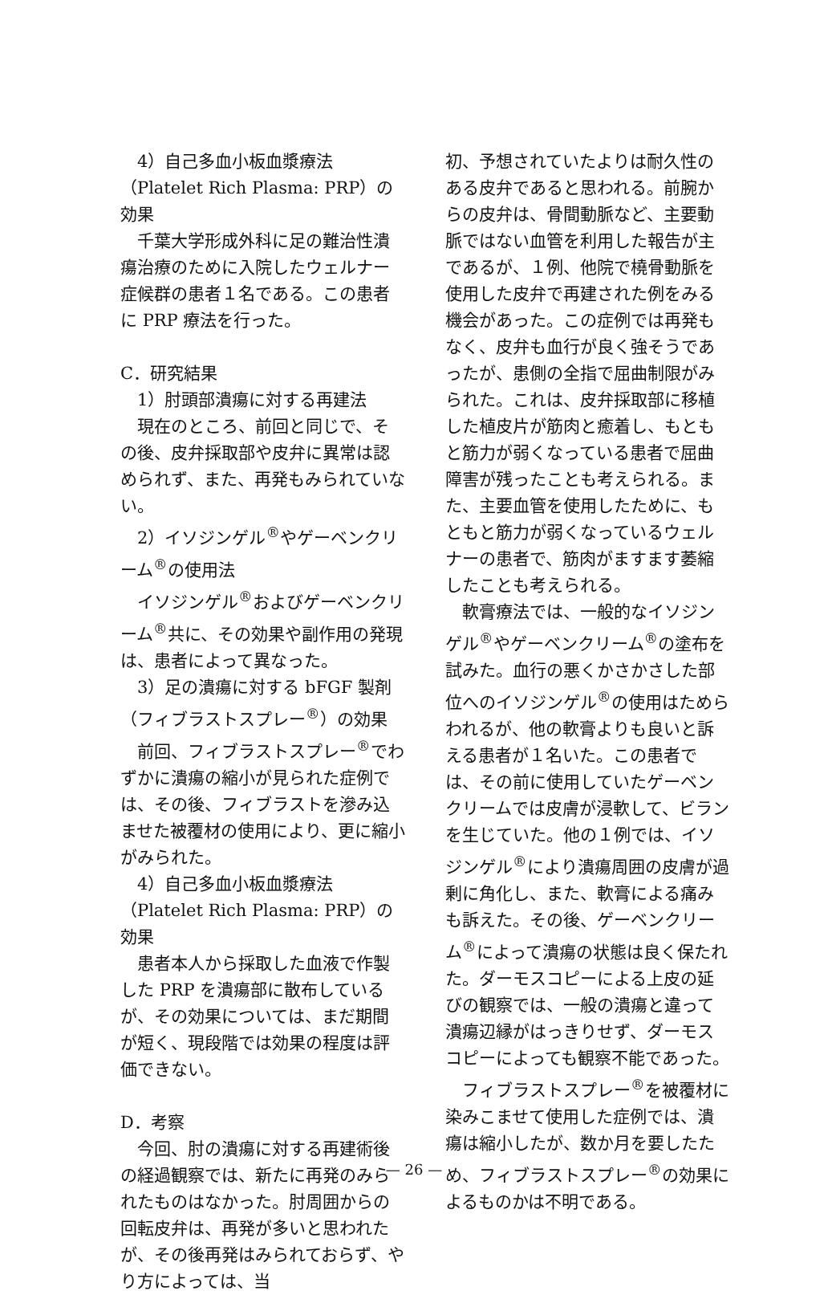4）自己多血小板血漿療法（Platelet Rich Plasma: PRP）の効果
千葉大学形成外科に足の難治性潰瘍治療のために入院したウェルナー症候群の患者１名である。この患者に PRP 療法を行った。
C．研究結果
1）肘頭部潰瘍に対する再建法
現在のところ、前回と同じで、その後、皮弁採取部や皮弁に異常は認められず、また、再発もみられていない。
2）イソジンゲル<sup>®</sup>やゲーベンクリーム<sup>®</sup>の使用法
イソジンゲル<sup>®</sup>およびゲーベンクリーム<sup>®</sup>共に、その効果や副作用の発現は、患者によって異なった。
3）足の潰瘍に対する bFGF 製剤（フィブラストスプレー<sup>®</sup>）の効果
前回、フィブラストスプレー<sup>®</sup>でわずかに潰瘍の縮小が見られた症例では、その後、フィブラストを滲み込ませた被覆材の使用により、更に縮小がみられた。
4）自己多血小板血漿療法（Platelet Rich Plasma: PRP）の効果
患者本人から採取した血液で作製した PRP を潰瘍部に散布しているが、その効果については、まだ期間が短く、現段階では効果の程度は評価できない。
D．考察
今回、肘の潰瘍に対する再建術後の経過観察では、新たに再発のみられたものはなかった。肘周囲からの回転皮弁は、再発が多いと思われたが、その後再発はみられておらず、やり方によっては、当
初、予想されていたよりは耐久性のある皮弁であると思われる。前腕からの皮弁は、骨間動脈など、主要動脈ではない血管を利用した報告が主であるが、１例、他院で橈骨動脈を使用した皮弁で再建された例をみる機会があった。この症例では再発もなく、皮弁も血行が良く強そうであったが、患側の全指で屈曲制限がみられた。これは、皮弁採取部に移植した植皮片が筋肉と癒着し、もともと筋力が弱くなっている患者で屈曲障害が残ったことも考えられる。また、主要血管を使用したために、もともと筋力が弱くなっているウェルナーの患者で、筋肉がますます萎縮したことも考えられる。
軟膏療法では、一般的なイソジンゲル<sup>®</sup>やゲーベンクリーム<sup>®</sup>の塗布を試みた。血行の悪くかさかさした部位へのイソジンゲル<sup>®</sup>の使用はためらわれるが、他の軟膏よりも良いと訴える患者が１名いた。この患者では、その前に使用していたゲーベンクリームでは皮膚が浸軟して、ビランを生じていた。他の１例では、イソジンゲル<sup>®</sup>により潰瘍周囲の皮膚が過剰に角化し、また、軟膏による痛みも訴えた。その後、ゲーベンクリーム<sup>®</sup>によって潰瘍の状態は良く保たれた。ダーモスコピーによる上皮の延びの観察では、一般の潰瘍と違って潰瘍辺縁がはっきりせず、ダーモスコピーによっても観察不能であった。
フィブラストスプレー<sup>®</sup>を被覆材に染みこませて使用した症例では、潰瘍は縮小したが、数か月を要したため、フィブラストスプレー<sup>®</sup>の効果によるものかは不明である。
— 26 —